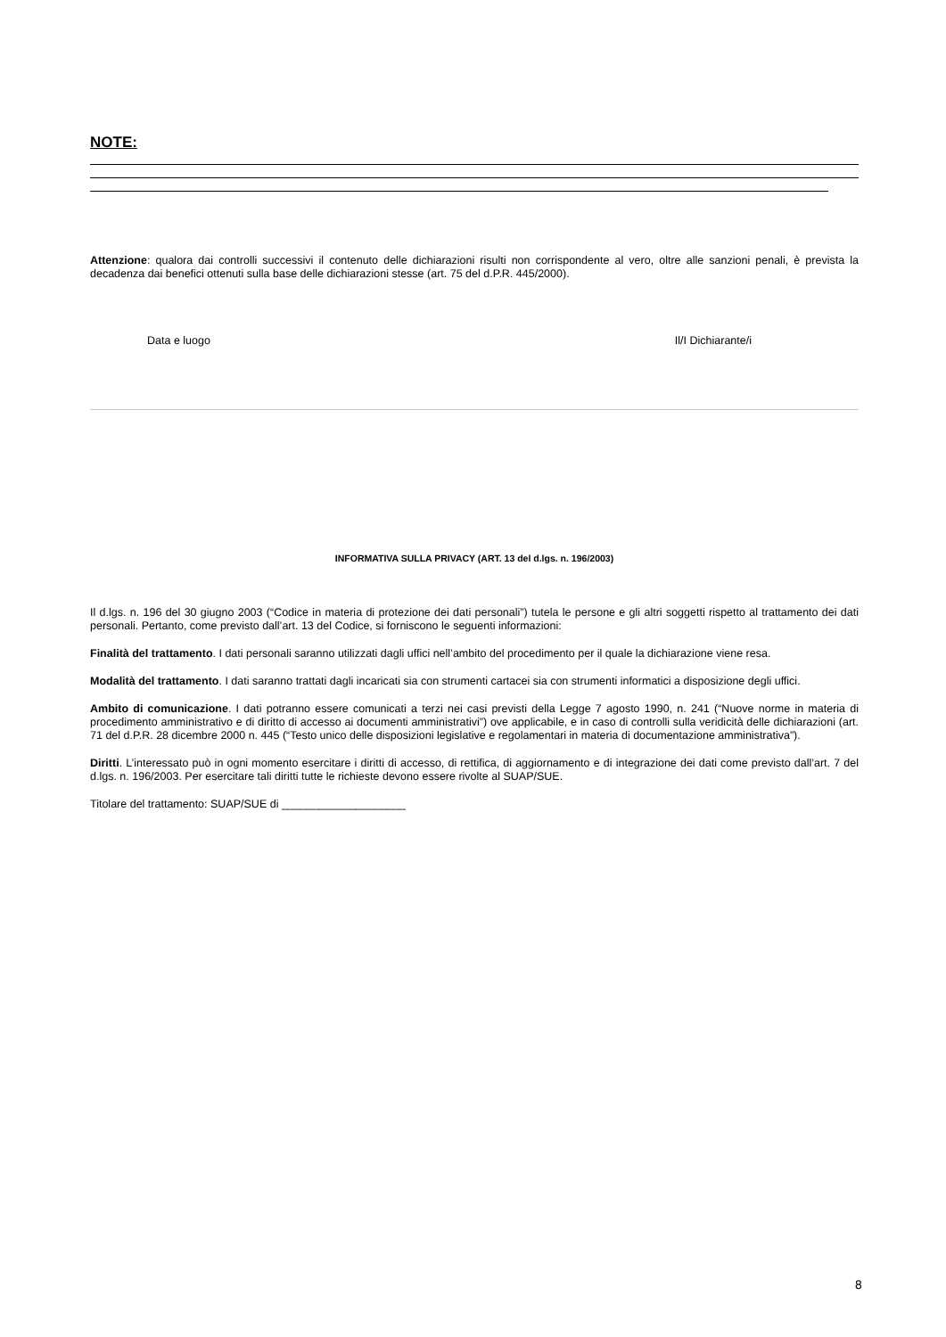NOTE:
Attenzione: qualora dai controlli successivi il contenuto delle dichiarazioni risulti non corrispondente al vero, oltre alle sanzioni penali, è prevista la decadenza dai benefici ottenuti sulla base delle dichiarazioni stesse (art. 75 del d.P.R. 445/2000).
Data e luogo Il/I Dichiarante/i
INFORMATIVA SULLA PRIVACY (ART. 13 del d.lgs. n. 196/2003)
Il d.lgs. n. 196 del 30 giugno 2003 (“Codice in materia di protezione dei dati personali”) tutela le persone e gli altri soggetti rispetto al trattamento dei dati personali. Pertanto, come previsto dall’art. 13 del Codice, si forniscono le seguenti informazioni:
Finalità del trattamento. I dati personali saranno utilizzati dagli uffici nell’ambito del procedimento per il quale la dichiarazione viene resa.
Modalità del trattamento. I dati saranno trattati dagli incaricati sia con strumenti cartacei sia con strumenti informatici a disposizione degli uffici.
Ambito di comunicazione. I dati potranno essere comunicati a terzi nei casi previsti della Legge 7 agosto 1990, n. 241 (“Nuove norme in materia di procedimento amministrativo e di diritto di accesso ai documenti amministrativi”) ove applicabile, e in caso di controlli sulla veridicità delle dichiarazioni (art. 71 del d.P.R. 28 dicembre 2000 n. 445 (“Testo unico delle disposizioni legislative e regolamentari in materia di documentazione amministrativa”).
Diritti. L’interessato può in ogni momento esercitare i diritti di accesso, di rettifica, di aggiornamento e di integrazione dei dati come previsto dall’art. 7 del d.lgs. n. 196/2003. Per esercitare tali diritti tutte le richieste devono essere rivolte al SUAP/SUE.
Titolare del trattamento: SUAP/SUE di ____________________
8